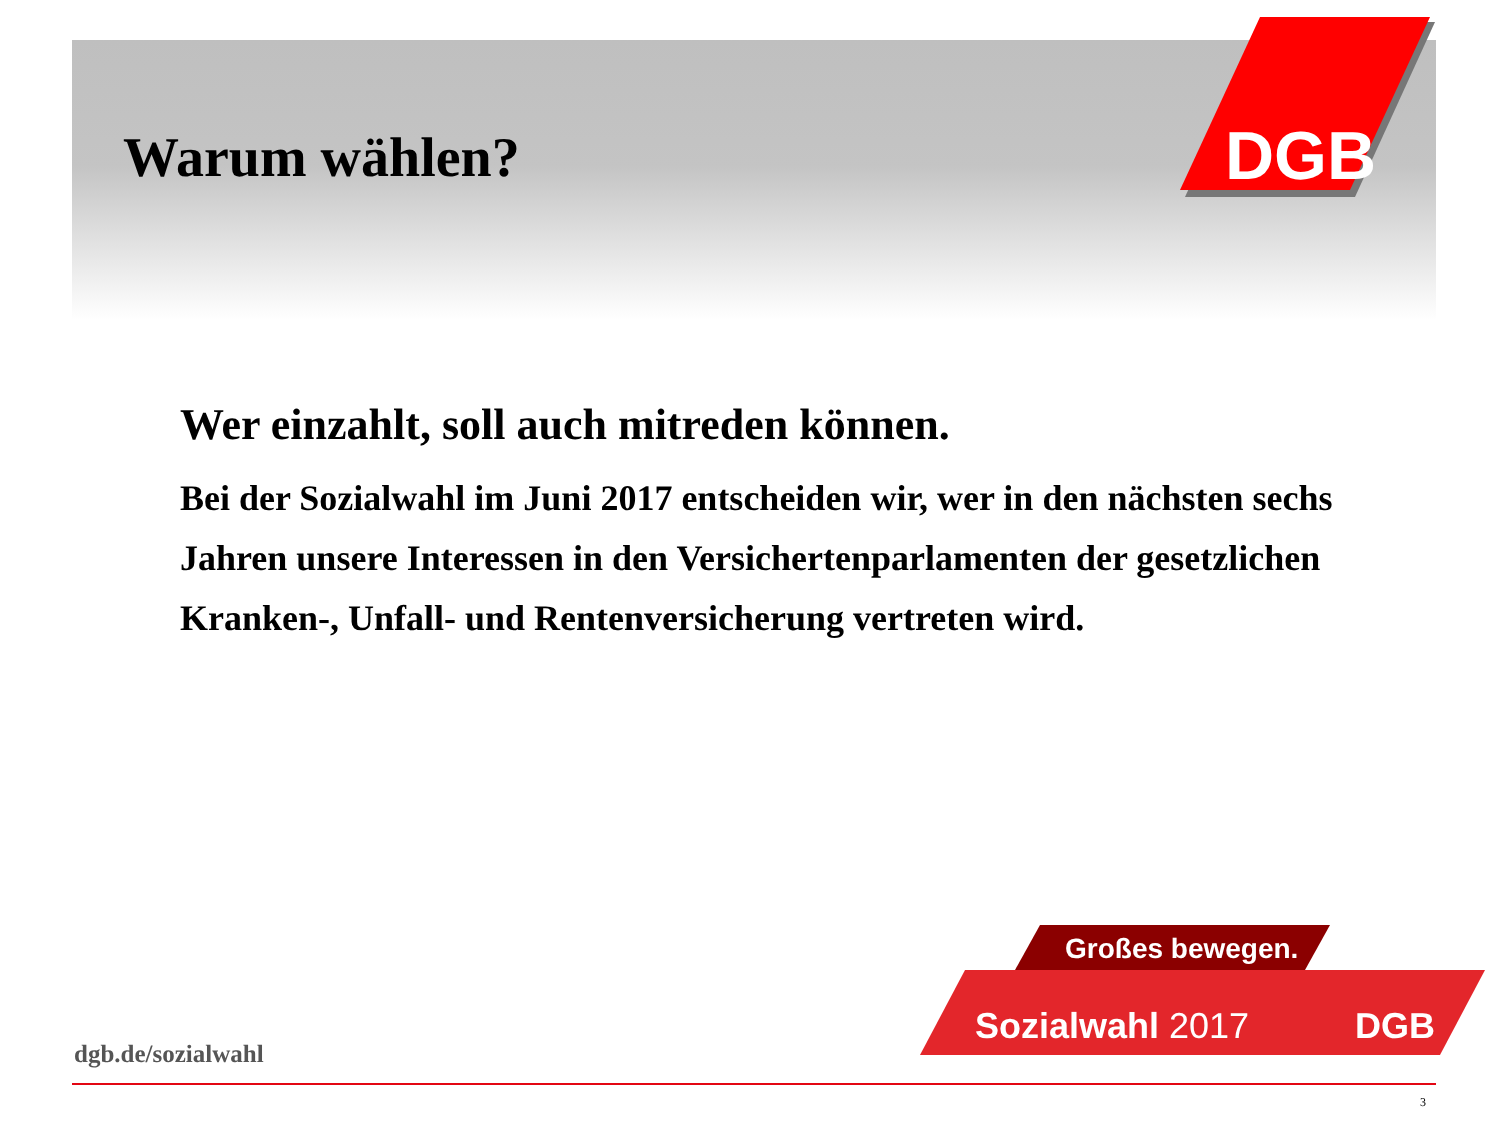DGB
Warum wählen?
Wer einzahlt, soll auch mitreden können.
Bei der Sozialwahl im Juni 2017 entscheiden wir, wer in den nächsten sechs Jahren unsere Interessen in den Versichertenparlamenten der gesetzlichen Kranken-, Unfall- und Rentenversicherung vertreten wird.
Großes bewegen.
Sozialwahl 2017
DGB
dgb.de/sozialwahl
3